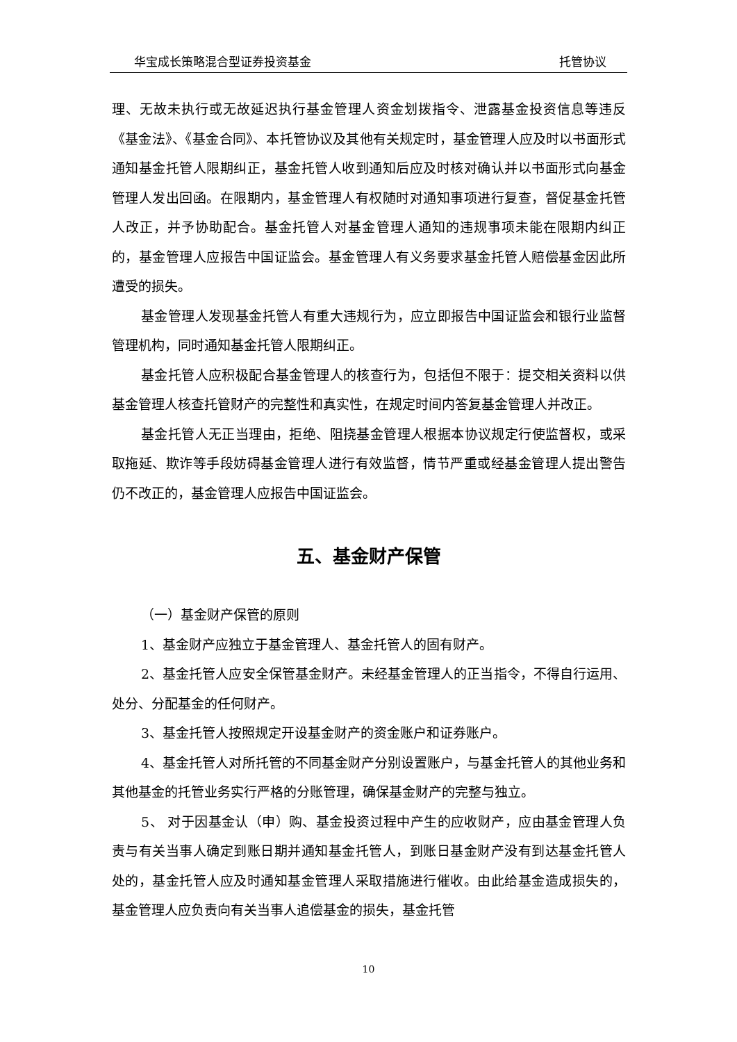华宝成长策略混合型证券投资基金 托管协议
理、无故未执行或无故延迟执行基金管理人资金划拨指令、泄露基金投资信息等违反《基金法》、《基金合同》、本托管协议及其他有关规定时，基金管理人应及时以书面形式通知基金托管人限期纠正，基金托管人收到通知后应及时核对确认并以书面形式向基金管理人发出回函。在限期内，基金管理人有权随时对通知事项进行复查，督促基金托管人改正，并予协助配合。基金托管人对基金管理人通知的违规事项未能在限期内纠正的，基金管理人应报告中国证监会。基金管理人有义务要求基金托管人赔偿基金因此所遭受的损失。
基金管理人发现基金托管人有重大违规行为，应立即报告中国证监会和银行业监督管理机构，同时通知基金托管人限期纠正。
基金托管人应积极配合基金管理人的核查行为，包括但不限于：提交相关资料以供基金管理人核查托管财产的完整性和真实性，在规定时间内答复基金管理人并改正。
基金托管人无正当理由，拒绝、阻挠基金管理人根据本协议规定行使监督权，或采取拖延、欺诈等手段妨碍基金管理人进行有效监督，情节严重或经基金管理人提出警告仍不改正的，基金管理人应报告中国证监会。
五、基金财产保管
（一）基金财产保管的原则
1、基金财产应独立于基金管理人、基金托管人的固有财产。
2、基金托管人应安全保管基金财产。未经基金管理人的正当指令，不得自行运用、处分、分配基金的任何财产。
3、基金托管人按照规定开设基金财产的资金账户和证券账户。
4、基金托管人对所托管的不同基金财产分别设置账户，与基金托管人的其他业务和其他基金的托管业务实行严格的分账管理，确保基金财产的完整与独立。
5、 对于因基金认（申）购、基金投资过程中产生的应收财产，应由基金管理人负责与有关当事人确定到账日期并通知基金托管人，到账日基金财产没有到达基金托管人处的，基金托管人应及时通知基金管理人采取措施进行催收。由此给基金造成损失的，基金管理人应负责向有关当事人追偿基金的损失，基金托管
10